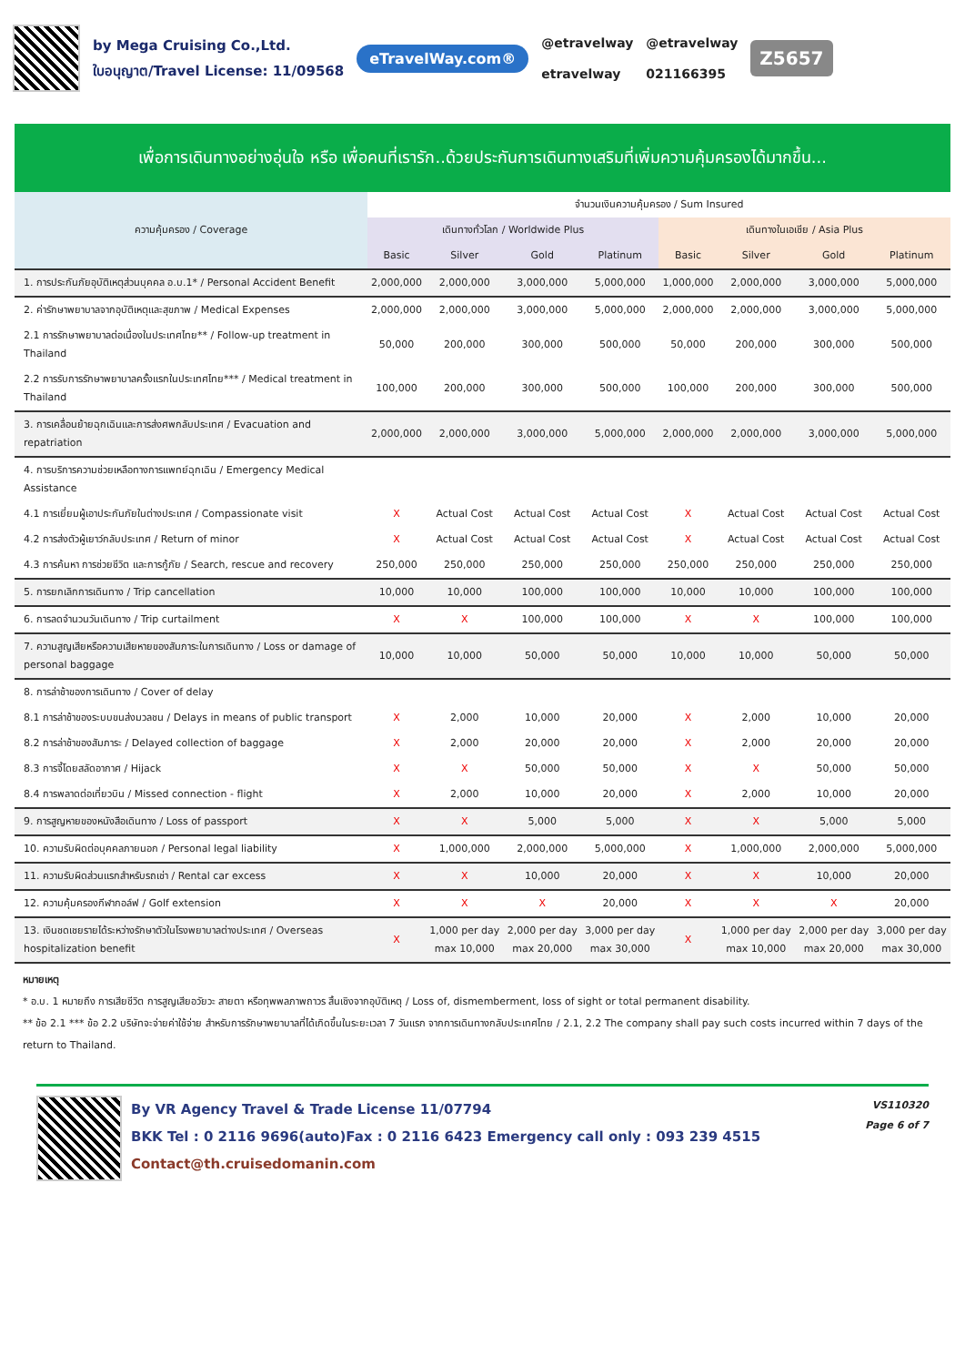by Mega Cruising Co.,Ltd.
ใบอนุญาต/Travel License: 11/09568
eTravelWay.com®
@etravelway
etravelway
@etravelway
021166395
Z5657
เพื่อการเดินทางอย่างอุ่นใจ หรือ เพื่อคนที่เรารัก..ด้วยประกันการเดินทางเสริมที่เพิ่มความคุ้มครองได้มากขึ้น...
| ความคุ้มครอง / Coverage | จำนวนเงินความคุ้มครอง / Sum Insured | | | | | | | |
| --- | --- | --- | --- | --- | --- | --- | --- | --- |
| | เดินทางทั่วโลก / Worldwide Plus | | | | เดินทางในเอเชีย / Asia Plus | | | |
| | Basic | Silver | Gold | Platinum | Basic | Silver | Gold | Platinum |
| 1. การประกันภัยอุบัติเหตุส่วนบุคคล อ.บ.1* / Personal Accident Benefit | 2,000,000 | 2,000,000 | 3,000,000 | 5,000,000 | 1,000,000 | 2,000,000 | 3,000,000 | 5,000,000 |
| 2. ค่ารักษาพยาบาลจากอุบัติเหตุและสุขภาพ / Medical Expenses | 2,000,000 | 2,000,000 | 3,000,000 | 5,000,000 | 2,000,000 | 2,000,000 | 3,000,000 | 5,000,000 |
| 2.1 การรักษาพยาบาลต่อเนื่องในประเทศไทย** / Follow-up treatment in Thailand | 50,000 | 200,000 | 300,000 | 500,000 | 50,000 | 200,000 | 300,000 | 500,000 |
| 2.2 การรับการรักษาพยาบาลครั้งแรกในประเทศไทย*** / Medical treatment in Thailand | 100,000 | 200,000 | 300,000 | 500,000 | 100,000 | 200,000 | 300,000 | 500,000 |
| 3. การเคลื่อนย้ายฉุกเฉินและการส่งศพกลับประเทศ / Evacuation and repatriation | 2,000,000 | 2,000,000 | 3,000,000 | 5,000,000 | 2,000,000 | 2,000,000 | 3,000,000 | 5,000,000 |
| 4. การบริการความช่วยเหลือทางการแพทย์ฉุกเฉิน / Emergency Medical Assistance | | | | | | | | |
| 4.1 การเยี่ยมผู้เอาประกันภัยในต่างประเทศ / Compassionate visit | X | Actual Cost | Actual Cost | Actual Cost | X | Actual Cost | Actual Cost | Actual Cost |
| 4.2 การส่งตัวผู้เยาว์กลับประเทศ / Return of minor | X | Actual Cost | Actual Cost | Actual Cost | X | Actual Cost | Actual Cost | Actual Cost |
| 4.3 การค้นหา การช่วยชีวิต และการกู้ภัย / Search, rescue and recovery | 250,000 | 250,000 | 250,000 | 250,000 | 250,000 | 250,000 | 250,000 | 250,000 |
| 5. การยกเลิกการเดินทาง / Trip cancellation | 10,000 | 10,000 | 100,000 | 100,000 | 10,000 | 10,000 | 100,000 | 100,000 |
| 6. การลดจำนวนวันเดินทาง / Trip curtailment | X | X | 100,000 | 100,000 | X | X | 100,000 | 100,000 |
| 7. ความสูญเสียหรือความเสียหายของสัมภาระในการเดินทาง / Loss or damage of personal baggage | 10,000 | 10,000 | 50,000 | 50,000 | 10,000 | 10,000 | 50,000 | 50,000 |
| 8. การล่าช้าของการเดินทาง / Cover of delay | | | | | | | | |
| 8.1 การล่าช้าของระบบขนส่งมวลชน / Delays in means of public transport | X | 2,000 | 10,000 | 20,000 | X | 2,000 | 10,000 | 20,000 |
| 8.2 การล่าช้าของสัมภาระ / Delayed collection of baggage | X | 2,000 | 20,000 | 20,000 | X | 2,000 | 20,000 | 20,000 |
| 8.3 การจี้โดยสลัดอากาศ / Hijack | X | X | 50,000 | 50,000 | X | X | 50,000 | 50,000 |
| 8.4 การพลาดต่อเที่ยวบิน / Missed connection - flight | X | 2,000 | 10,000 | 20,000 | X | 2,000 | 10,000 | 20,000 |
| 9. การสูญหายของหนังสือเดินทาง / Loss of passport | X | X | 5,000 | 5,000 | X | X | 5,000 | 5,000 |
| 10. ความรับผิดต่อบุคคลภายนอก / Personal legal liability | X | 1,000,000 | 2,000,000 | 5,000,000 | X | 1,000,000 | 2,000,000 | 5,000,000 |
| 11. ความรับผิดส่วนแรกสำหรับรถเช่า / Rental car excess | X | X | 10,000 | 20,000 | X | X | 10,000 | 20,000 |
| 12. ความคุ้มครองกีฬากอล์ฟ / Golf extension | X | X | X | 20,000 | X | X | X | 20,000 |
| 13. เงินชดเชยรายได้ระหว่างรักษาตัวในโรงพยาบาลต่างประเทศ / Overseas hospitalization benefit | X | 1,000 per day max 10,000 | 2,000 per day max 20,000 | 3,000 per day max 30,000 | X | 1,000 per day max 10,000 | 2,000 per day max 20,000 | 3,000 per day max 30,000 |
หมายเหตุ
* อ.บ. 1 หมายถึง การเสียชีวิต การสูญเสียอวัยวะ สายตา หรือทุพพลภาพถาวร สิ้นเชิงจากอุบัติเหตุ / Loss of, dismemberment, loss of sight or total permanent disability.
** ข้อ 2.1 *** ข้อ 2.2 บริษัทจะจ่ายค่าใช้จ่าย สำหรับการรักษาพยาบาลที่ได้เกิดขึ้นในระยะเวลา 7 วันแรก จากการเดินทางกลับประเทศไทย / 2.1, 2.2 The company shall pay such costs incurred within 7 days of the return to Thailand.
By VR Agency Travel & Trade License 11/07794
BKK Tel : 0 2116 9696(auto)Fax : 0 2116 6423 Emergency call only : 093 239 4515
Contact@th.cruisedomanin.com
VS110320
Page 6 of 7